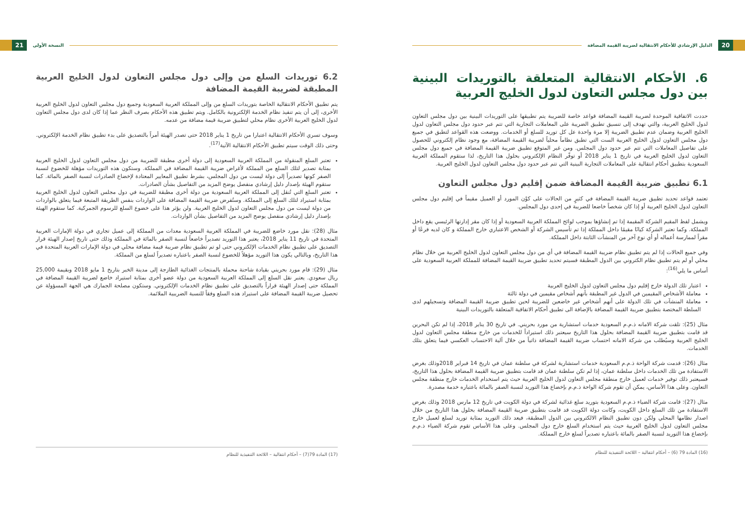20
الدليل الإرشادي للأحكام الانتقالية لضريبة القيمة المضافة
6. الأحكام الانتقالية المتعلقة بالتوريدات البينية بين دول مجلس التعاون لدول الخليج العربية
حددت الاتفاقية الموحدة لضريبة القيمة المضافة قواعد خاصة للضريبة يتم تطبيقها على التوريدات البينية بين دول مجلس التعاون لدول الخليج العربية، والتي تهدف إلى تنسيق تطبيق الضريبة على المعاملات التجارية التي تتم عبر حدود دول مجلس التعاون لدول الخليج العربية وضمان عدم تطبيق الضريبة إلا مرة واحدة عل كل توريد للسلع أو الخدمات. ووضعت هذه القواعد لتطبق في جميع دول مجلس التعاون لدول الخليج العربية الست التي تطبق نظاماً محلياً لضريبة القيمة المضافة، مع وجود نظام إلكتروني للحصول على تفاصيل المعاملات التي تتم عبر حدود دول المجلس. ومن غير المتوقع تطبيق ضريبة القيمة المضافة في جميع دول مجلس التعاون لدول الخليج العربية في تاريخ 1 يناير 2018 أو توفّر النظام الإلكتروني بحلول هذا التاريخ، لذا ستقوم المملكة العربية السعودية بتطبيق أحكام انتقالية على المعاملات التجارية البينية التي تتم عبر حدود دول مجلس التعاون لدول الخليج العربية.
6.1 تطبيق ضريبة القيمة المضافة ضمن إقليم دول مجلس التعاون
تعتمد قواعد تحديد تطبيق ضريبة القيمة المضافة في كثيرٍ من الحالات على كوْن المورد أو العميل مقيماً في إقليم دول مجلس التعاون لدول الخليج العربية أو إذا كان شخصاً خاضعا للضريبة في إحدى دول المجلس.
ويشمل لفظ المقيم الشركة المقيمة إذا تم إنشاؤها بموجب لوائح المملكة العربية السعودية أو إذا كان مقر إدارتها الرئيسي يقع داخل المملكة. وكما تعتبر الشركة كيانًا مقيمًا داخل المملكة إذا تم تأسيس الشركة أو الشخص الاعتباري خارج المملكة و كان لديه فرعًا أو مقراً لممارسة أعماله أو أي نوع آخر من المنشآت الثابتة داخل المملكة.
وفي جميع الحالات إذا لم يتم تطبيق نظام ضريبة القيمة المضافة في أي من دول مجلس التعاون لدول الخليج العربية من خلال نظام محلي أو لم يتم تطبيق نظام الكتروني بين الدول المطبقة فسيتم تحديد تطبيق ضريبة القيمة المضافة للمملكة العربية السعودية على أساس ما يلي<sup>(16)</sup>:
اعتبار تلك الدولة خارج إقليم دول مجلس التعاون لدول الخليج العربية
معاملة الأشخاص المقيمين في الدول غير المطبقة بأنهم أشخاص مقيمين في دولة ثالثة
معاملة المنشآت في تلك الدولة على أنهم أشخاص غير خاضعين للضريبة لحين تطبيق ضريبة القيمة المضافة وتسجيلهم لدى السلطة المختصة بتطبيق ضريبة القيمة المضافة بالإضافة الى تطبيق أحكام الاتفاقية المتعلقة بالتوريدات البينية
مثال (25): تلقت شركة الامانه ذ.م.م السعودية خدمات استشارية من مورد بحريني. في تاريخ 30 يناير 2018، إذا لم تكن البحرين قد قامت بتطبيق ضريبة القيمة المضافة بحلول هذا التاريخ سيعتبر ذلك استيراداً للخدمات من خارج منطقة مجلس التعاون لدول الخليج العربية وسيُطلب من شركة الامانه احتساب ضريبة القيمة المضافة ذاتياً من خلال آلية الاحتساب العكسي فيما يتعلق بتلك الخدمات.
مثال (26): قدمت شركة الواحة ذ.م.م السعودية خدمات استشارية لشركة في سلطنة عمان في تاريخ 14 فبراير 2018وذلك بغرض الاستفادة من تلك الخدمات داخل سلطنة عمان، إذا لم تكن سلطنة عمان قد قامت بتطبيق ضريبة القيمة المضافة بحلول هذا التاريخ، فسيعتبر ذلك توفير خدمات لعميل خارج منطقة مجلس التعاون لدول الخليج العربية حيث يتم استخدام الخدمات خارج منطقة مجلس التعاون. وعلى هذا الأساس، يمكن أن تقوم شركة الواحة ذ.م.م بإخضاع هذا التوريد لنسبة الصفر بالمائة باعتباره خدمة مصدرة.
مثال (27): قامت شركة الضياء ذ.م.م السعودية بتوريد سلع غذائية لشركة في دولة الكويت في تاريخ 12 مارس 2018 وذلك بغرض الاستفادة من تلك السلع داخل الكويت، وكانت دولة الكويت قد قامت بتطبيق ضريبة القيمة المضافة بحلول هذا التاريخ من خلال اصدار نظامها المحلي ولكن دون تطبيق النظام الالكتروني بين الدول المطبقة، فيعد ذلك التوريد بمثابة توريد لسلع لعميل خارج مجلس التعاون لدول الخليج العربية حيث يتم استخدام السلع خارج دول المجلس. وعلى هذا الأساس تقوم شركة الضياء ذ.م.م بإخضاع هذا التوريد لنسبة الصفر بالمائة باعتباره تصديراً لسلع خارج المملكة.
(16) المادة 79 (6) – أحكام انتقالية – اللائحة التنفيذية للنظام
21
النسخة الأولى
6.2 توريدات السلع من وإلى دول مجلس التعاون لدول الخليج العربية المطبقة لضريبة القيمة المضافة
يتم تطبيق الأحكام الانتقالية الخاصة بتوريدات السلع من وإلى المملكة العربية السعودية وجميع دول مجلس التعاون لدول الخليج العربية الأخرى، إلى أن يتم تنفيذ نظام الخدمة الإلكترونية بالكامل. ويتم تطبيق هذه الأحكام بصرف النظر عما إذا كان لدى دول مجلس التعاون لدول الخليج العربية الأخرى نظام محلي لتطبيق ضريبة قيمة مضافة من عدمه.
وسوف تسري الأحكام الانتقالية اعتبارا من تاريخ 1 يناير 2018 حتى تصدر الهيئة أمراً بالتصديق على بدء تطبيق نظام الخدمة الإلكتروني. وحتى ذلك الوقت سيتم تطبيق الأحكام الانتقالية الآتية<sup>(17)</sup>.
تعتبر السلع المنقولة من المملكة العربية السعودية إلى دولة أخرى مطبقة للضريبة من دول مجلس التعاون لدول الخليج العربية بمثابة تصدير لتلك السلع من المملكة لأغراض ضريبة القيمة المضافة في المملكة. وستكون هذه التوريدات مؤهلة للخضوع لنسبة الصفر كونها تصديراً إلى دولة ليست من دول المجلس، بشرط تطبيق المعايير المعتادة لإخضاع الصادرات لنسبة الصفر بالمائة. كما ستقوم الهيئة بإصدار دليل إرشادي منفصل يوضح المزيد من التفاصيل بشأن الصادرات.
تعتبر السلع التي تُنقل إلى المملكة العربية السعودية من دولة أخرى مطبقة للضريبة في دول مجلس التعاون لدول الخليج العربية بمثابة استيراد لتلك السلع إلى المملكة. وستُفرض ضريبة القيمة المضافة على الواردات بنفس الطريقة المتبعة فيما يتعلق بالواردات من دولة ليست من دول مجلس التعاون لدول الخليج العربية. ولن يؤثر هذا على خضوع السلع للرسوم الجمركية. كما ستقوم الهيئة بإصدار دليل إرشادي منفصل يوضح المزيد من التفاصيل بشأن الواردات.
مثال (28): نقل مورد خاضع للضريبة في المملكة العربية السعودية معدات من المملكة إلى عميل تجاري في دولة الإمارات العربية المتحدة في تاريخ 11 يناير 2018، يعتبر هذا التوريد تصديراً خاضعاً لنسبة الصفر بالمائة في المملكة وذلك حتى تاريخ إصدار الهيئة قرار التصديق على تطبيق نظام الخدمات الإلكتروني حتى لو تم تطبيق نظام ضريبة قيمة مضافة محلي في دولة الإمارات العربية المتحدة في هذا التاريخ، وبالتالي يكون هذا التوريد مؤهلاً للخضوع لنسبة الصفر باعتباره تصديراً لسلع من المملكة.
مثال (29): قام مورد بحريني بقيادة شاحنة محملة بالمنتجات الغذائية الطازجة إلى مدينة الخبر بتاريخ 1 مايو 2018 وبقيمة 25,000 ريال سعودي. يعتبر نقل السلع إلى المملكة العربية السعودية من دولة عضو أخرى بمثابة استيراد خاضع لضريبة القيمة المضافة في المملكة حتى إصدار الهيئة قراراً بالتصديق على تطبيق نظام الخدمات الإلكتروني. وستكون مصلحة الجمارك هي الجهة المسؤولة عن تحصيل ضريبة القيمة المضافة على استيراد هذه السلع وفقاً للنسبة الضريبية الملائمة.
(17) المادة 79(7) – أحكام انتقالية – اللائحة التنفيذية للنظام